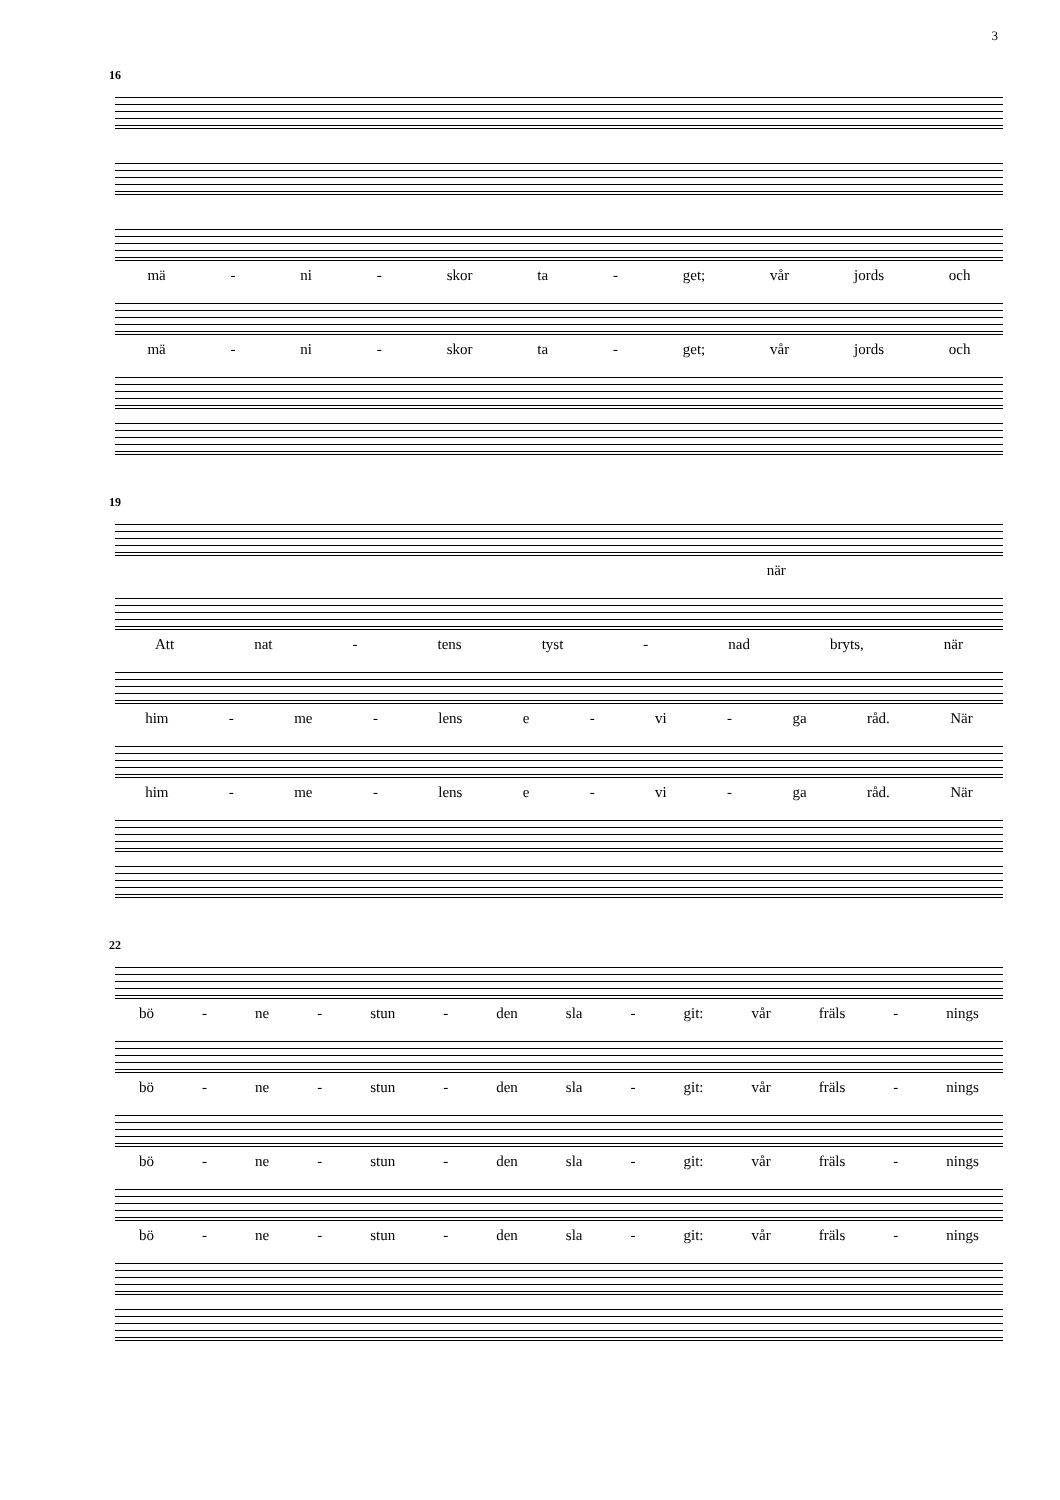3
16
mä - ni - skor ta - get; vår jords och
mä - ni - skor ta - get; vår jords och
19
när
Att nat - tens tyst - nad bryts, när
him - me - lens e - vi - ga råd. När
him - me - lens e - vi - ga råd. När
22
bö - ne - stun - den sla - git: vår fräls - nings
bö - ne - stun - den sla - git: vår fräls - nings
bö - ne - stun - den sla - git: vår fräls - nings
bö - ne - stun - den sla - git: vår fräls - nings